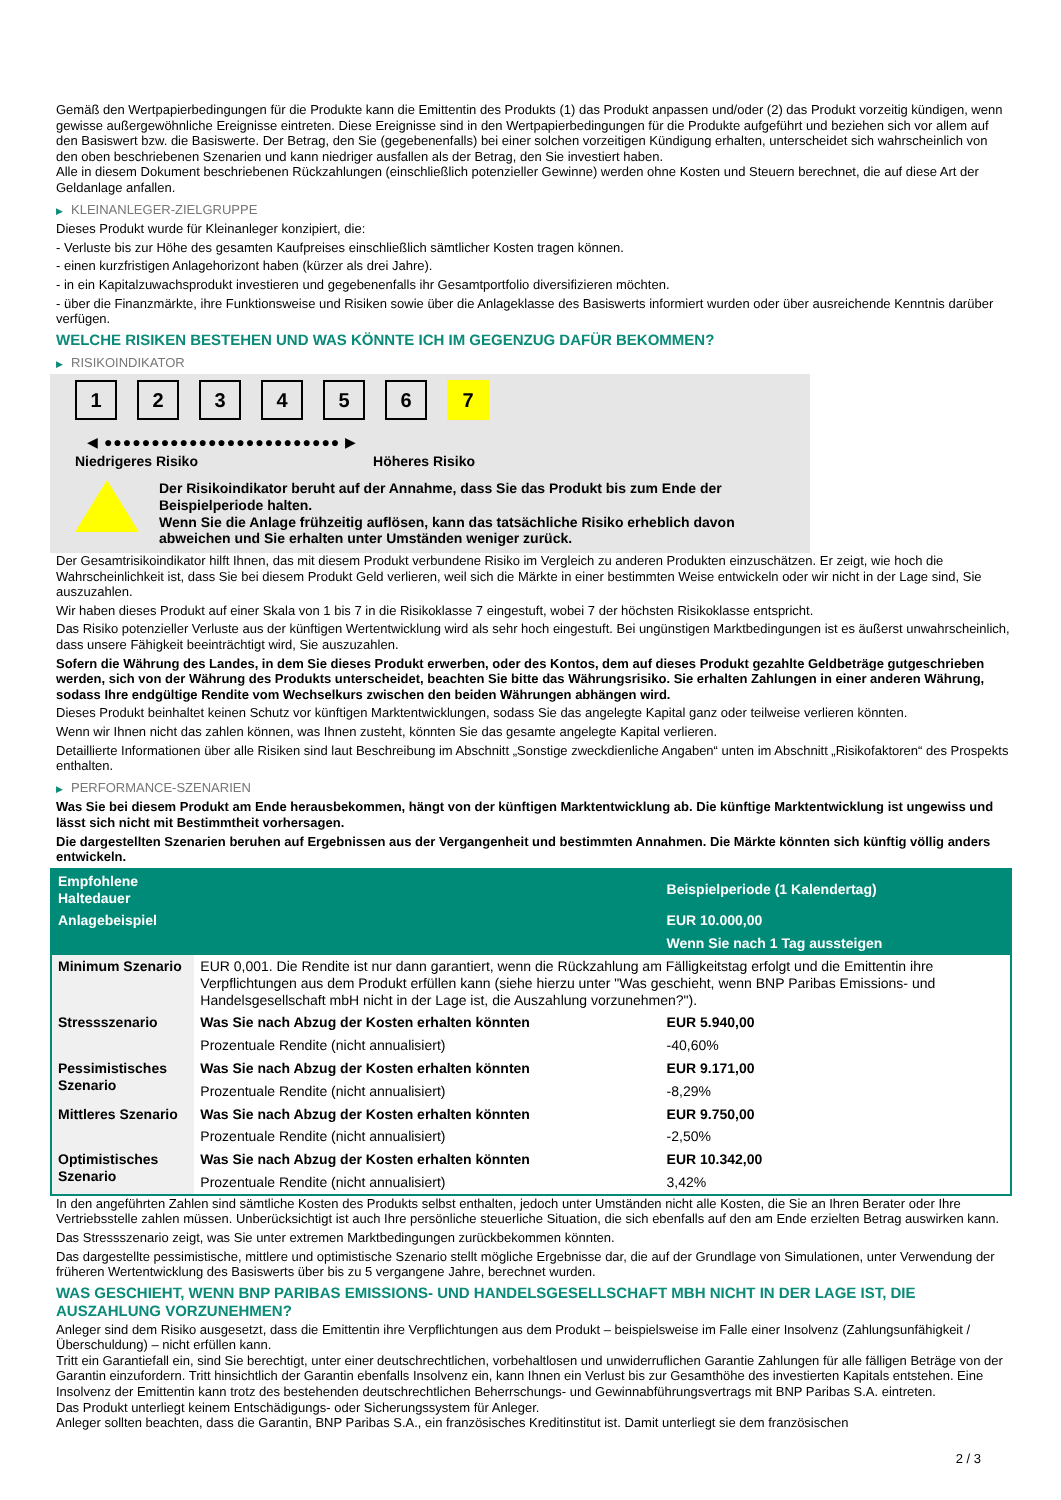Gemäß den Wertpapierbedingungen für die Produkte kann die Emittentin des Produkts (1) das Produkt anpassen und/oder (2) das Produkt vorzeitig kündigen, wenn gewisse außergewöhnliche Ereignisse eintreten. Diese Ereignisse sind in den Wertpapierbedingungen für die Produkte aufgeführt und beziehen sich vor allem auf den Basiswert bzw. die Basiswerte. Der Betrag, den Sie (gegebenenfalls) bei einer solchen vorzeitigen Kündigung erhalten, unterscheidet sich wahrscheinlich von den oben beschriebenen Szenarien und kann niedriger ausfallen als der Betrag, den Sie investiert haben.
Alle in diesem Dokument beschriebenen Rückzahlungen (einschließlich potenzieller Gewinne) werden ohne Kosten und Steuern berechnet, die auf diese Art der Geldanlage anfallen.
▶ KLEINANLEGER-ZIELGRUPPE
Dieses Produkt wurde für Kleinanleger konzipiert, die:
- Verluste bis zur Höhe des gesamten Kaufpreises einschließlich sämtlicher Kosten tragen können.
- einen kurzfristigen Anlagehorizont haben (kürzer als drei Jahre).
- in ein Kapitalzuwachsprodukt investieren und gegebenenfalls ihr Gesamtportfolio diversifizieren möchten.
- über die Finanzmärkte, ihre Funktionsweise und Risiken sowie über die Anlageklasse des Basiswerts informiert wurden oder über ausreichende Kenntnis darüber verfügen.
WELCHE RISIKEN BESTEHEN UND WAS KÖNNTE ICH IM GEGENZUG DAFÜR BEKOMMEN?
▶ RISIKOINDIKATOR
1 2 3 4 5 6 7
◀ ●●●●●●●●●●●●●●●●●●●●●●●●● ▶
Niedrigeres Risiko Höheres Risiko
Der Risikoindikator beruht auf der Annahme, dass Sie das Produkt bis zum Ende der Beispielperiode halten.
Wenn Sie die Anlage frühzeitig auflösen, kann das tatsächliche Risiko erheblich davon abweichen und Sie erhalten unter Umständen weniger zurück.
Der Gesamtrisikoindikator hilft Ihnen, das mit diesem Produkt verbundene Risiko im Vergleich zu anderen Produkten einzuschätzen. Er zeigt, wie hoch die Wahrscheinlichkeit ist, dass Sie bei diesem Produkt Geld verlieren, weil sich die Märkte in einer bestimmten Weise entwickeln oder wir nicht in der Lage sind, Sie auszuzahlen.
Wir haben dieses Produkt auf einer Skala von 1 bis 7 in die Risikoklasse 7 eingestuft, wobei 7 der höchsten Risikoklasse entspricht.
Das Risiko potenzieller Verluste aus der künftigen Wertentwicklung wird als sehr hoch eingestuft. Bei ungünstigen Marktbedingungen ist es äußerst unwahrscheinlich, dass unsere Fähigkeit beeinträchtigt wird, Sie auszuzahlen.
Sofern die Währung des Landes, in dem Sie dieses Produkt erwerben, oder des Kontos, dem auf dieses Produkt gezahlte Geldbeträge gutgeschrieben werden, sich von der Währung des Produkts unterscheidet, beachten Sie bitte das Währungsrisiko. Sie erhalten Zahlungen in einer anderen Währung, sodass Ihre endgültige Rendite vom Wechselkurs zwischen den beiden Währungen abhängen wird.
Dieses Produkt beinhaltet keinen Schutz vor künftigen Marktentwicklungen, sodass Sie das angelegte Kapital ganz oder teilweise verlieren könnten.
Wenn wir Ihnen nicht das zahlen können, was Ihnen zusteht, könnten Sie das gesamte angelegte Kapital verlieren.
Detaillierte Informationen über alle Risiken sind laut Beschreibung im Abschnitt „Sonstige zweckdienliche Angaben“ unten im Abschnitt „Risikofaktoren“ des Prospekts enthalten.
▶ PERFORMANCE-SZENARIEN
Was Sie bei diesem Produkt am Ende herausbekommen, hängt von der künftigen Marktentwicklung ab. Die künftige Marktentwicklung ist ungewiss und lässt sich nicht mit Bestimmtheit vorhersagen.
Die dargestellten Szenarien beruhen auf Ergebnissen aus der Vergangenheit und bestimmten Annahmen. Die Märkte könnten sich künftig völlig anders entwickeln.
| Empfohlene Haltedauer | | Beispielperiode (1 Kalendertag) |
| --- | --- | --- |
| Anlagebeispiel | | EUR 10.000,00 |
| | | Wenn Sie nach 1 Tag aussteigen |
| Minimum Szenario | EUR 0,001. Die Rendite ist nur dann garantiert, wenn die Rückzahlung am Fälligkeitstag erfolgt und die Emittentin ihre Verpflichtungen aus dem Produkt erfüllen kann (siehe hierzu unter "Was geschieht, wenn BNP Paribas Emissions- und Handelsgesellschaft mbH nicht in der Lage ist, die Auszahlung vorzunehmen?"). | |
| Stressszenario | Was Sie nach Abzug der Kosten erhalten könnten | EUR 5.940,00 |
| | Prozentuale Rendite (nicht annualisiert) | -40,60% |
| Pessimistisches Szenario | Was Sie nach Abzug der Kosten erhalten könnten | EUR 9.171,00 |
| | Prozentuale Rendite (nicht annualisiert) | -8,29% |
| Mittleres Szenario | Was Sie nach Abzug der Kosten erhalten könnten | EUR 9.750,00 |
| | Prozentuale Rendite (nicht annualisiert) | -2,50% |
| Optimistisches Szenario | Was Sie nach Abzug der Kosten erhalten könnten | EUR 10.342,00 |
| | Prozentuale Rendite (nicht annualisiert) | 3,42% |
In den angeführten Zahlen sind sämtliche Kosten des Produkts selbst enthalten, jedoch unter Umständen nicht alle Kosten, die Sie an Ihren Berater oder Ihre Vertriebsstelle zahlen müssen. Unberücksichtigt ist auch Ihre persönliche steuerliche Situation, die sich ebenfalls auf den am Ende erzielten Betrag auswirken kann.
Das Stressszenario zeigt, was Sie unter extremen Marktbedingungen zurückbekommen könnten.
Das dargestellte pessimistische, mittlere und optimistische Szenario stellt mögliche Ergebnisse dar, die auf der Grundlage von Simulationen, unter Verwendung der früheren Wertentwicklung des Basiswerts über bis zu 5 vergangene Jahre, berechnet wurden.
WAS GESCHIEHT, WENN BNP PARIBAS EMISSIONS- UND HANDELSGESELLSCHAFT MBH NICHT IN DER LAGE IST, DIE AUSZAHLUNG VORZUNEHMEN?
Anleger sind dem Risiko ausgesetzt, dass die Emittentin ihre Verpflichtungen aus dem Produkt – beispielsweise im Falle einer Insolvenz (Zahlungsunfähigkeit / Überschuldung) – nicht erfüllen kann.
Tritt ein Garantiefall ein, sind Sie berechtigt, unter einer deutschrechtlichen, vorbehaltlosen und unwiderruflichen Garantie Zahlungen für alle fälligen Beträge von der Garantin einzufordern. Tritt hinsichtlich der Garantin ebenfalls Insolvenz ein, kann Ihnen ein Verlust bis zur Gesamthöhe des investierten Kapitals entstehen. Eine Insolvenz der Emittentin kann trotz des bestehenden deutschrechtlichen Beherrschungs- und Gewinnabführungsvertrags mit BNP Paribas S.A. eintreten.
Das Produkt unterliegt keinem Entschädigungs- oder Sicherungssystem für Anleger.
Anleger sollten beachten, dass die Garantin, BNP Paribas S.A., ein französisches Kreditinstitut ist. Damit unterliegt sie dem französischen
2 / 3